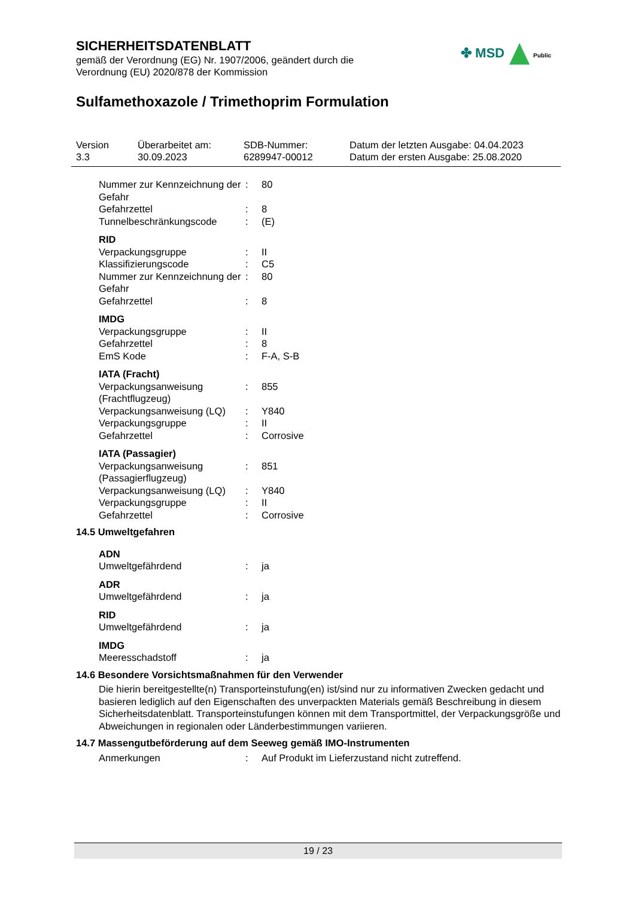SICHERHEITSDATENBLATT
gemäß der Verordnung (EG) Nr. 1907/2006, geändert durch die
Verordnung (EU) 2020/878 der Kommission
✤ MSD Public
Sulfamethoxazole / Trimethoprim Formulation
Version
3.3
Überarbeitet am:
30.09.2023
SDB-Nummer:
6289947-00012
Datum der letzten Ausgabe: 04.04.2023
Datum der ersten Ausgabe: 25.08.2020
| Nummer zur Kennzeichnung der Gefahr | : | 80 |
| Gefahrzettel | : | 8 |
| Tunnelbeschränkungscode | : | (E) |
RID
| Verpackungsgruppe | : | II |
| Klassifizierungscode | : | C5 |
| Nummer zur Kennzeichnung der Gefahr | : | 80 |
| Gefahrzettel | : | 8 |
IMDG
| Verpackungsgruppe | : | II |
| Gefahrzettel | : | 8 |
| EmS Kode | : | F-A, S-B |
IATA (Fracht)
| Verpackungsanweisung (Frachtflugzeug) | : | 855 |
| Verpackungsanweisung (LQ) | : | Y840 |
| Verpackungsgruppe | : | II |
| Gefahrzettel | : | Corrosive |
IATA (Passagier)
| Verpackungsanweisung (Passagierflugzeug) | : | 851 |
| Verpackungsanweisung (LQ) | : | Y840 |
| Verpackungsgruppe | : | II |
| Gefahrzettel | : | Corrosive |
14.5 Umweltgefahren
ADN
| Umweltgefährdend | : | ja |
ADR
| Umweltgefährdend | : | ja |
RID
| Umweltgefährdend | : | ja |
IMDG
| Meeresschadstoff | : | ja |
14.6 Besondere Vorsichtsmaßnahmen für den Verwender
Die hierin bereitgestellte(n) Transporteinstufung(en) ist/sind nur zu informativen Zwecken gedacht und basieren lediglich auf den Eigenschaften des unverpackten Materials gemäß Beschreibung in diesem Sicherheitsdatenblatt. Transporteinstufungen können mit dem Transportmittel, der Verpackungsgröße und Abweichungen in regionalen oder Länderbestimmungen variieren.
14.7 Massengutbeförderung auf dem Seeweg gemäß IMO-Instrumenten
| Anmerkungen | : | Auf Produkt im Lieferzustand nicht zutreffend. |
19 / 23